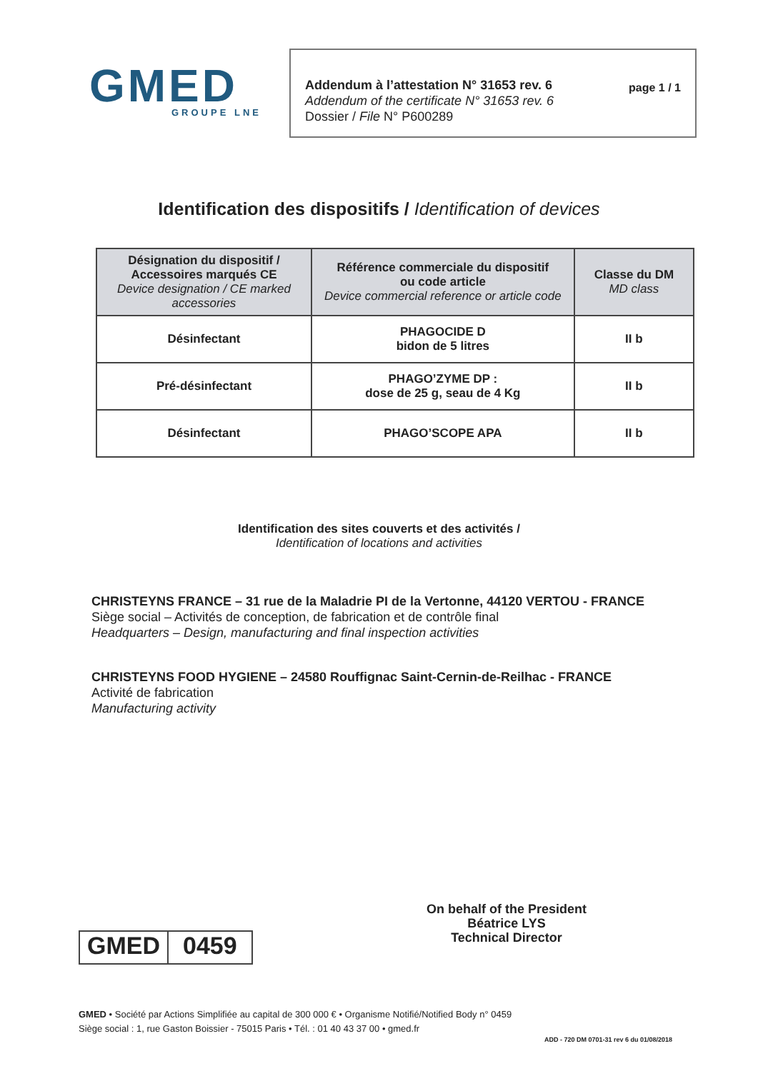GMED
GROUPE LNE
Addendum à l’attestation N° 31653 rev. 6
Addendum of the certificate N° 31653 rev. 6
Dossier / File N° P600289
page 1 / 1
Identification des dispositifs / Identification of devices
| Désignation du dispositif / Accessoires marqués CE Device designation / CE marked accessories | Référence commerciale du dispositif ou code article Device commercial reference or article code | Classe du DM MD class |
| --- | --- | --- |
| Désinfectant | PHAGOCIDE D bidon de 5 litres | II b |
| Pré-désinfectant | PHAGO’ZYME DP : dose de 25 g, seau de 4 Kg | II b |
| Désinfectant | PHAGO’SCOPE APA | II b |
Identification des sites couverts et des activités /
Identification of locations and activities
CHRISTEYNS FRANCE – 31 rue de la Maladrie PI de la Vertonne, 44120 VERTOU - FRANCE
Siège social – Activités de conception, de fabrication et de contrôle final
Headquarters – Design, manufacturing and final inspection activities
CHRISTEYNS FOOD HYGIENE – 24580 Rouffignac Saint-Cernin-de-Reilhac - FRANCE
Activité de fabrication
Manufacturing activity
GMED 0459
On behalf of the President
Béatrice LYS
Technical Director
GMED • Société par Actions Simplifiée au capital de 300 000 € • Organisme Notifié/Notified Body n° 0459
Siège social : 1, rue Gaston Boissier - 75015 Paris • Tél. : 01 40 43 37 00 • gmed.fr
ADD - 720 DM 0701-31 rev 6 du 01/08/2018